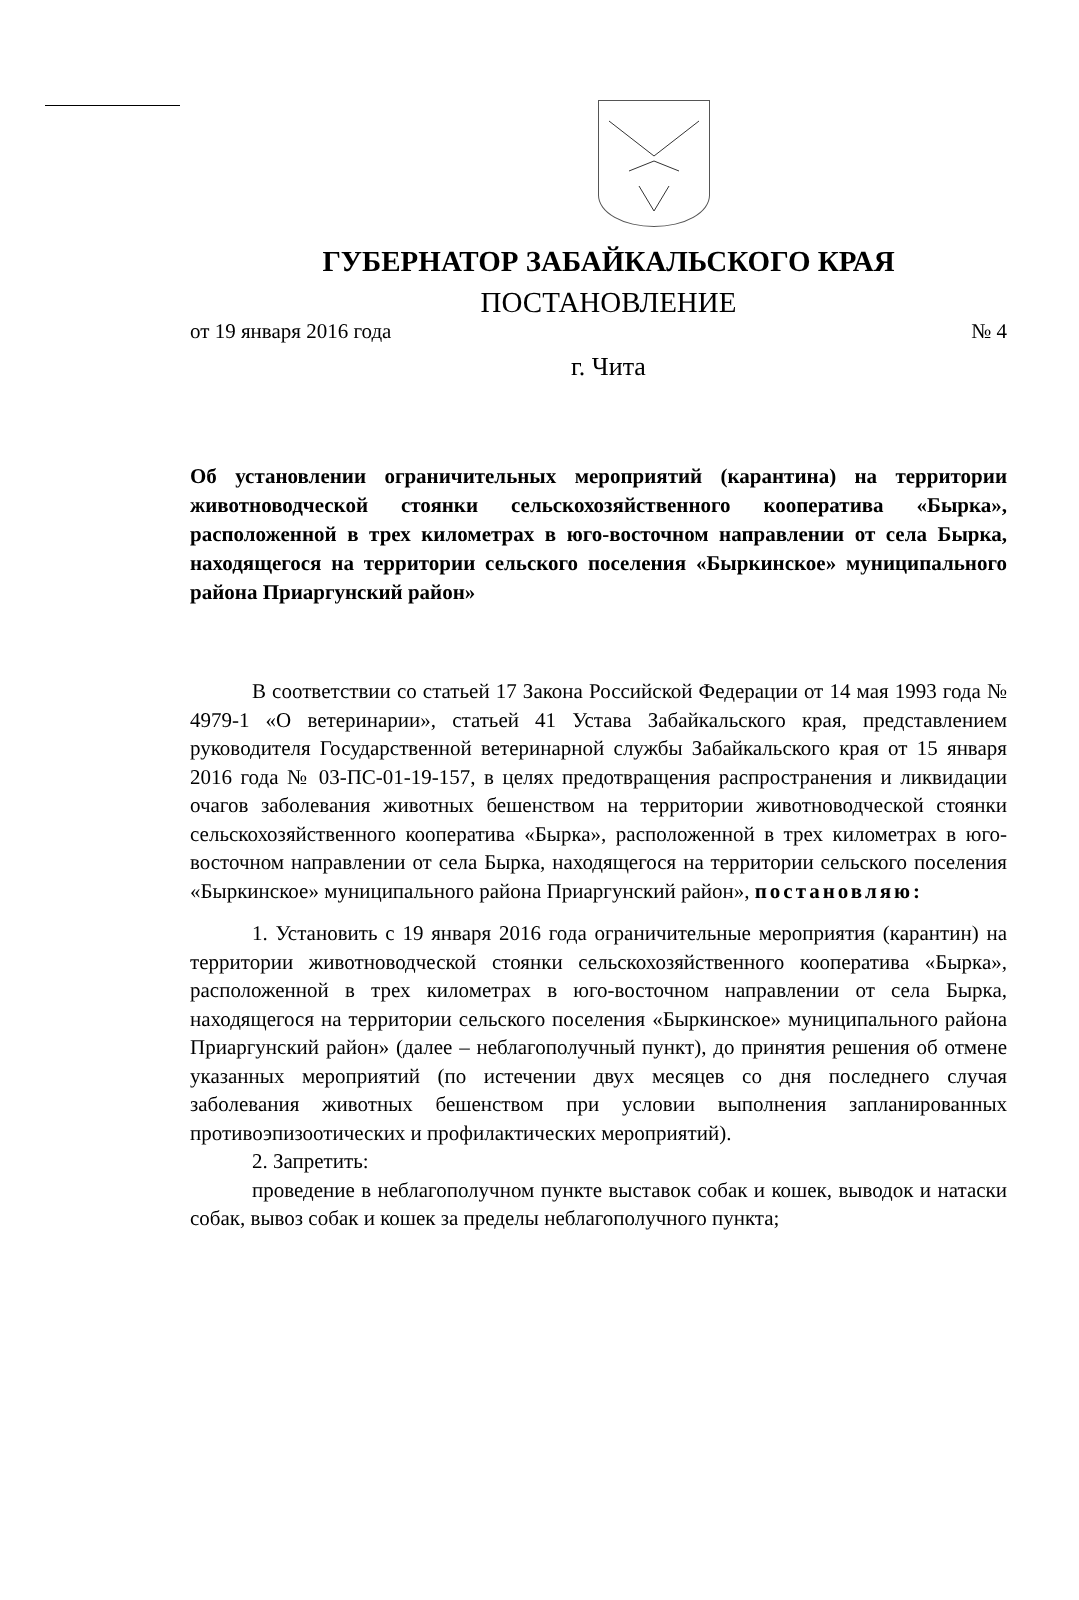ГУБЕРНАТОР ЗАБАЙКАЛЬСКОГО КРАЯ
ПОСТАНОВЛЕНИЕ
от 19 января 2016 года № 4
г. Чита
Об установлении ограничительных мероприятий (карантина) на территории животноводческой стоянки сельскохозяйственного кооператива «Бырка», расположенной в трех километрах в юго-восточном направлении от села Бырка, находящегося на территории сельского поселения «Быркинское» муниципального района Приаргунский район»
В соответствии со статьей 17 Закона Российской Федерации от 14 мая 1993 года № 4979-1 «О ветеринарии», статьей 41 Устава Забайкальского края, представлением руководителя Государственной ветеринарной службы Забайкальского края от 15 января 2016 года № 03-ПС-01-19-157, в целях предотвращения распространения и ликвидации очагов заболевания животных бешенством на территории животноводческой стоянки сельскохозяйственного кооператива «Бырка», расположенной в трех километрах в юго-восточном направлении от села Бырка, находящегося на территории сельского поселения «Быркинское» муниципального района Приаргунский район», постановляю:
1. Установить с 19 января 2016 года ограничительные мероприятия (карантин) на территории животноводческой стоянки сельскохозяйственного кооператива «Бырка», расположенной в трех километрах в юго-восточном направлении от села Бырка, находящегося на территории сельского поселения «Быркинское» муниципального района Приаргунский район» (далее – неблагополучный пункт), до принятия решения об отмене указанных мероприятий (по истечении двух месяцев со дня последнего случая заболевания животных бешенством при условии выполнения запланированных противоэпизоотических и профилактических мероприятий).
2. Запретить:
проведение в неблагополучном пункте выставок собак и кошек, выводок и натаски собак, вывоз собак и кошек за пределы неблагополучного пункта;